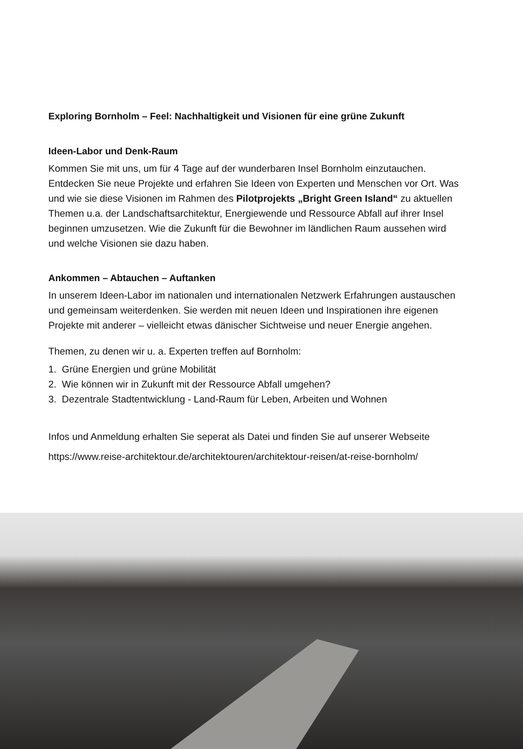Exploring Bornholm – Feel: Nachhaltigkeit und Visionen für eine grüne Zukunft
Ideen-Labor und Denk-Raum
Kommen Sie mit uns, um für 4 Tage auf der wunderbaren Insel Bornholm einzutau­chen. Entdecken Sie neue Projekte und erfahren Sie Ideen von Experten und Men­schen vor Ort. Was und wie sie diese Visionen im Rahmen des Pilotprojekts „Bright Green Island“ zu aktuellen Themen u.a. der Landschaftsarchitektur, Energiewende und Ressource Abfall auf ihrer Insel beginnen umzusetzen. Wie die Zukunft für die Bewohner im ländlichen Raum aussehen wird und welche Visionen sie dazu haben.
Ankommen – Abtauchen – Auftanken
In unserem Ideen-Labor im nationalen und internationalen Netzwerk Erfahrungen austauschen und gemeinsam weiterdenken. Sie werden mit neuen Ideen und Inspi­rationen ihre eigenen Projekte mit anderer – vielleicht etwas dänischer Sichtweise und neuer Energie angehen.
Themen, zu denen wir u. a. Experten treffen auf Bornholm:
1. Grüne Energien und grüne Mobilität
2. Wie können wir in Zukunft mit der Ressource Abfall umgehen?
3. Dezentrale Stadtentwicklung - Land-Raum für Leben, Arbeiten und Wohnen
Infos und Anmeldung erhalten Sie seperat als Datei und finden Sie auf unserer Webseite
https://www.reise-architektour.de/architektouren/architektour-reisen/at-reise-bornholm/